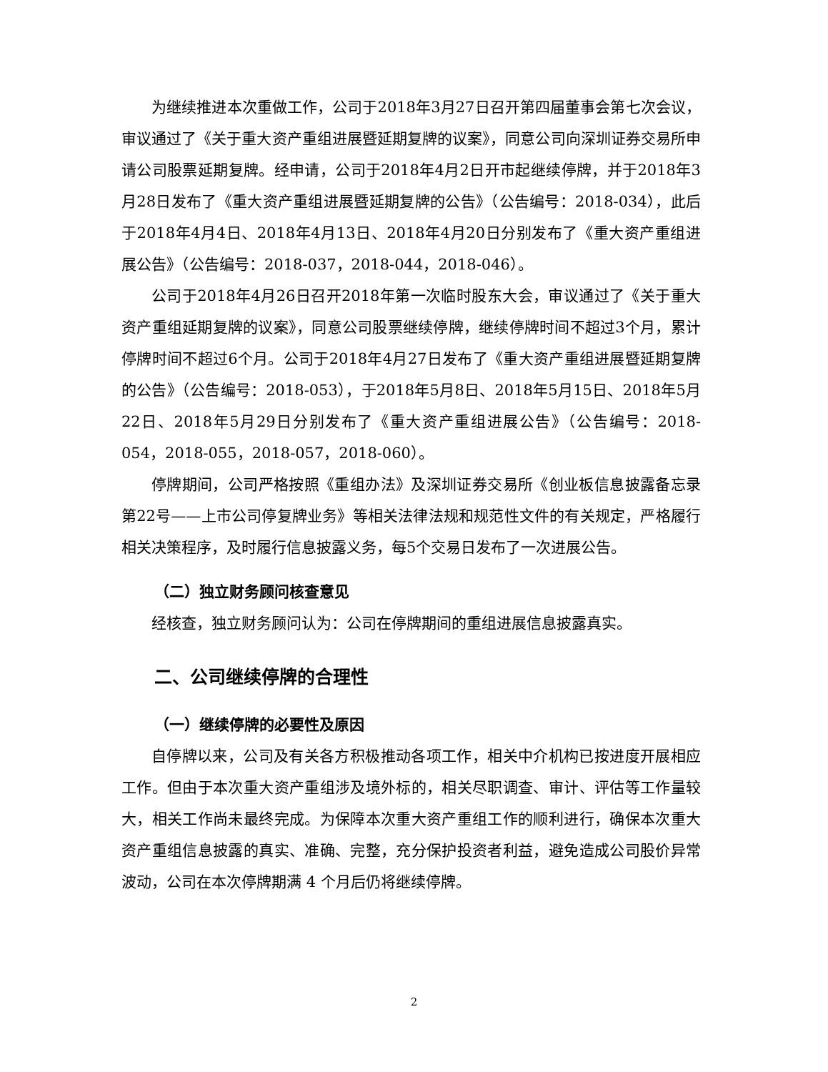为继续推进本次重做工作，公司于2018年3月27日召开第四届董事会第七次会议，审议通过了《关于重大资产重组进展暨延期复牌的议案》，同意公司向深圳证券交易所申请公司股票延期复牌。经申请，公司于2018年4月2日开市起继续停牌，并于2018年3月28日发布了《重大资产重组进展暨延期复牌的公告》（公告编号：2018-034），此后于2018年4月4日、2018年4月13日、2018年4月20日分别发布了《重大资产重组进展公告》（公告编号：2018-037，2018-044，2018-046）。
公司于2018年4月26日召开2018年第一次临时股东大会，审议通过了《关于重大资产重组延期复牌的议案》，同意公司股票继续停牌，继续停牌时间不超过3个月，累计停牌时间不超过6个月。公司于2018年4月27日发布了《重大资产重组进展暨延期复牌的公告》（公告编号：2018-053），于2018年5月8日、2018年5月15日、2018年5月22日、2018年5月29日分别发布了《重大资产重组进展公告》（公告编号：2018-054，2018-055，2018-057，2018-060）。
停牌期间，公司严格按照《重组办法》及深圳证券交易所《创业板信息披露备忘录第22号——上市公司停复牌业务》等相关法律法规和规范性文件的有关规定，严格履行相关决策程序，及时履行信息披露义务，每5个交易日发布了一次进展公告。
（二）独立财务顾问核查意见
经核查，独立财务顾问认为：公司在停牌期间的重组进展信息披露真实。
二、公司继续停牌的合理性
（一）继续停牌的必要性及原因
自停牌以来，公司及有关各方积极推动各项工作，相关中介机构已按进度开展相应工作。但由于本次重大资产重组涉及境外标的，相关尽职调查、审计、评估等工作量较大，相关工作尚未最终完成。为保障本次重大资产重组工作的顺利进行，确保本次重大资产重组信息披露的真实、准确、完整，充分保护投资者利益，避免造成公司股价异常波动，公司在本次停牌期满 4 个月后仍将继续停牌。
2